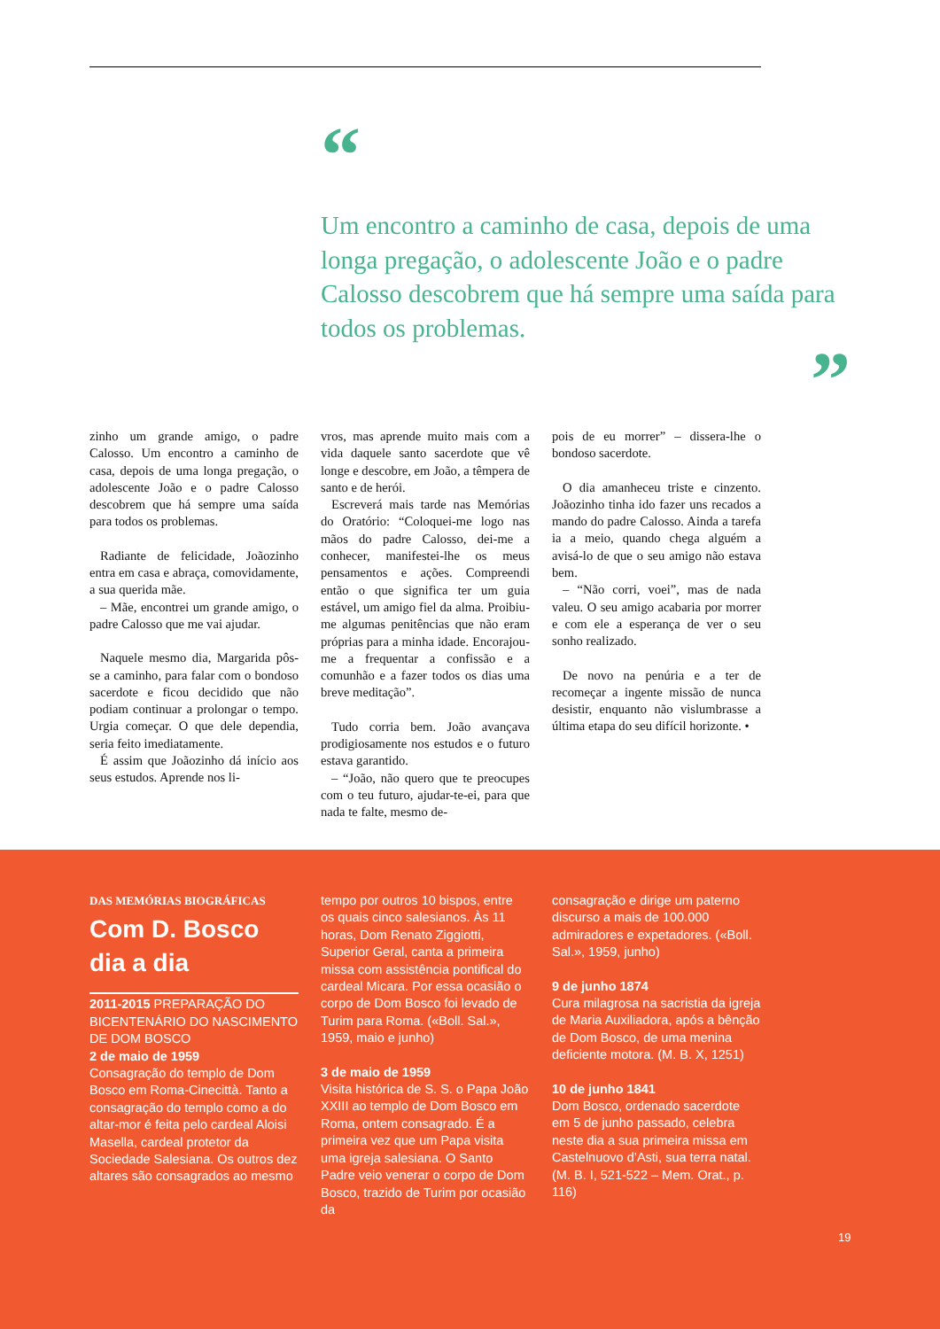“
Um encontro a caminho de casa, depois de uma longa pregação, o adolescente João e o padre Calosso descobrem que há sempre uma saída para todos os problemas.
”
zinho um grande amigo, o padre Calosso. Um encontro a caminho de casa, depois de uma longa pregação, o adolescente João e o padre Calosso descobrem que há sempre uma saída para todos os problemas.
Radiante de felicidade, Joãozinho entra em casa e abraça, comovidamente, a sua querida mãe.
– Mãe, encontrei um grande amigo, o padre Calosso que me vai ajudar.
Naquele mesmo dia, Margarida pôs-se a caminho, para falar com o bondoso sacerdote e ficou decidido que não podiam continuar a prolongar o tempo. Urgia começar. O que dele dependia, seria feito imediatamente.
É assim que Joãozinho dá início aos seus estudos. Aprende nos li-
vros, mas aprende muito mais com a vida daquele santo sacerdote que vê longe e descobre, em João, a têmpera de santo e de herói.
Escreverá mais tarde nas Memórias do Oratório: “Coloquei-me logo nas mãos do padre Calosso, dei-me a conhecer, manifestei-lhe os meus pensamentos e ações. Compreendi então o que significa ter um guia estável, um amigo fiel da alma. Proibiu-me algumas penitências que não eram próprias para a minha idade. Encorajou-me a frequentar a confissão e a comunhão e a fazer todos os dias uma breve meditação”.
Tudo corria bem. João avançava prodigiosamente nos estudos e o futuro estava garantido.
– “João, não quero que te preocupes com o teu futuro, ajudar-te-ei, para que nada te falte, mesmo de-
pois de eu morrer” – dissera-lhe o bondoso sacerdote.
O dia amanheceu triste e cinzento. Joãozinho tinha ido fazer uns recados a mando do padre Calosso. Ainda a tarefa ia a meio, quando chega alguém a avisá-lo de que o seu amigo não estava bem.
– “Não corri, voei”, mas de nada valeu. O seu amigo acabaria por morrer e com ele a esperança de ver o seu sonho realizado.
De novo na penúria e a ter de recomeçar a ingente missão de nunca desistir, enquanto não vislumbrasse a última etapa do seu difícil horizonte. •
DAS MEMÓRIAS BIOGRÁFICAS
Com D. Bosco dia a dia
2011-2015 PREPARAÇÃO DO BICENTENÁRIO DO NASCIMENTO DE DOM BOSCO
2 de maio de 1959
Consagração do templo de Dom Bosco em Roma-Cinecittà. Tanto a consagração do templo como a do altar-mor é feita pelo cardeal Aloisi Masella, cardeal protetor da Sociedade Salesiana. Os outros dez altares são consagrados ao mesmo
tempo por outros 10 bispos, entre os quais cinco salesianos. Às 11 horas, Dom Renato Ziggiotti, Superior Geral, canta a primeira missa com assistência pontifical do cardeal Micara. Por essa ocasião o corpo de Dom Bosco foi levado de Turim para Roma. («Boll. Sal.», 1959, maio e junho)
3 de maio de 1959
Visita histórica de S. S. o Papa João XXIII ao templo de Dom Bosco em Roma, ontem consagrado. É a primeira vez que um Papa visita uma igreja salesiana. O Santo Padre veio venerar o corpo de Dom Bosco, trazido de Turim por ocasião da
consagração e dirige um paterno discurso a mais de 100.000 admiradores e expetadores. («Boll. Sal.», 1959, junho)
9 de junho 1874
Cura milagrosa na sacristia da igreja de Maria Auxiliadora, após a bênção de Dom Bosco, de uma menina deficiente motora. (M. B. X, 1251)
10 de junho 1841
Dom Bosco, ordenado sacerdote em 5 de junho passado, celebra neste dia a sua primeira missa em Castelnuovo d’Asti, sua terra natal. (M. B. I, 521-522 – Mem. Orat., p. 116)
19